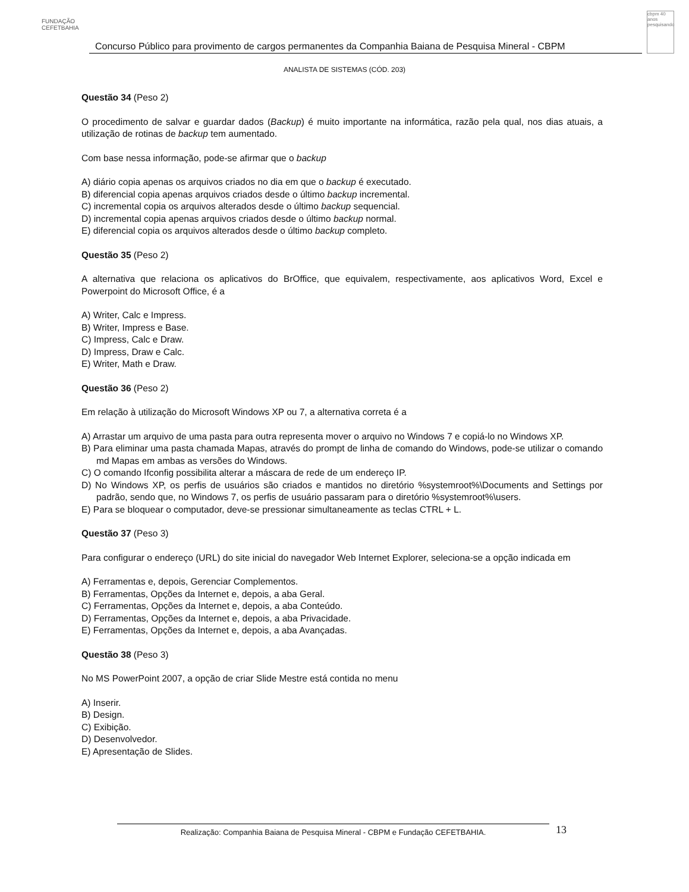FUNDAÇÃO CEFETBAHIA
Concurso Público para provimento de cargos permanentes da Companhia Baiana de Pesquisa Mineral - CBPM
cbpm 40 anos pesquisando
ANALISTA DE SISTEMAS (CÓD. 203)
Questão 34 (Peso 2)
O procedimento de salvar e guardar dados (Backup) é muito importante na informática, razão pela qual, nos dias atuais, a utilização de rotinas de backup tem aumentado.
Com base nessa informação, pode-se afirmar que o backup
A) diário copia apenas os arquivos criados no dia em que o backup é executado.
B) diferencial copia apenas arquivos criados desde o último backup incremental.
C) incremental copia os arquivos alterados desde o último backup sequencial.
D) incremental copia apenas arquivos criados desde o último backup normal.
E) diferencial copia os arquivos alterados desde o último backup completo.
Questão 35 (Peso 2)
A alternativa que relaciona os aplicativos do BrOffice, que equivalem, respectivamente, aos aplicativos Word, Excel e Powerpoint do Microsoft Office, é a
A) Writer, Calc e Impress.
B) Writer, Impress e Base.
C) Impress, Calc e Draw.
D) Impress, Draw e Calc.
E) Writer, Math e Draw.
Questão 36 (Peso 2)
Em relação à utilização do Microsoft Windows XP ou 7, a alternativa correta é a
A) Arrastar um arquivo de uma pasta para outra representa mover o arquivo no Windows 7 e copiá-lo no Windows XP.
B) Para eliminar uma pasta chamada Mapas, através do prompt de linha de comando do Windows, pode-se utilizar o comando md Mapas em ambas as versões do Windows.
C) O comando Ifconfig possibilita alterar a máscara de rede de um endereço IP.
D) No Windows XP, os perfis de usuários são criados e mantidos no diretório %systemroot%\Documents and Settings por padrão, sendo que, no Windows 7, os perfis de usuário passaram para o diretório %systemroot%\users.
E) Para se bloquear o computador, deve-se pressionar simultaneamente as teclas CTRL + L.
Questão 37 (Peso 3)
Para configurar o endereço (URL) do site inicial do navegador Web Internet Explorer, seleciona-se a opção indicada em
A) Ferramentas e, depois, Gerenciar Complementos.
B) Ferramentas, Opções da Internet e, depois, a aba Geral.
C) Ferramentas, Opções da Internet e, depois, a aba Conteúdo.
D) Ferramentas, Opções da Internet e, depois, a aba Privacidade.
E) Ferramentas, Opções da Internet e, depois, a aba Avançadas.
Questão 38 (Peso 3)
No MS PowerPoint 2007, a opção de criar Slide Mestre está contida no menu
A) Inserir.
B) Design.
C) Exibição.
D) Desenvolvedor.
E) Apresentação de Slides.
Realização: Companhia Baiana de Pesquisa Mineral - CBPM e Fundação CEFETBAHIA. 13